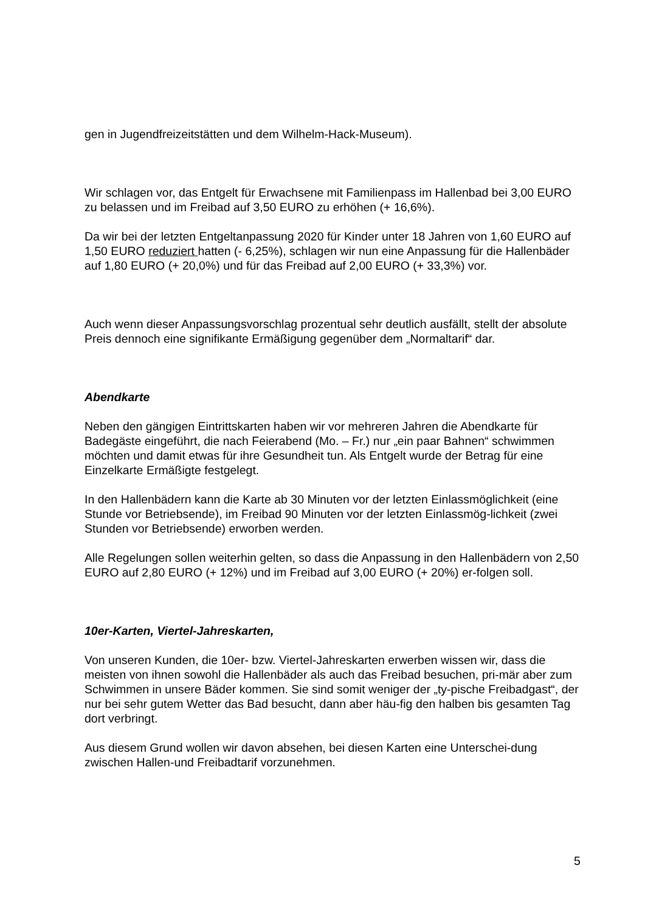gen in Jugendfreizeitstätten und dem Wilhelm-Hack-Museum).
Wir schlagen vor, das Entgelt für Erwachsene mit Familienpass im Hallenbad bei 3,00 EURO zu belassen und im Freibad auf 3,50 EURO zu erhöhen (+ 16,6%).
Da wir bei der letzten Entgeltanpassung 2020 für Kinder unter 18 Jahren von 1,60 EURO auf 1,50 EURO reduziert hatten (- 6,25%), schlagen wir nun eine Anpassung für die Hallenbäder auf 1,80 EURO (+ 20,0%) und für das Freibad auf 2,00 EURO (+ 33,3%) vor.
Auch wenn dieser Anpassungsvorschlag prozentual sehr deutlich ausfällt, stellt der absolute Preis dennoch eine signifikante Ermäßigung gegenüber dem „Normaltarif“ dar.
Abendkarte
Neben den gängigen Eintrittskarten haben wir vor mehreren Jahren die Abendkarte für Badegäste eingeführt, die nach Feierabend (Mo. – Fr.) nur „ein paar Bahnen“ schwimmen möchten und damit etwas für ihre Gesundheit tun. Als Entgelt wurde der Betrag für eine Einzelkarte Ermäßigte festgelegt.
In den Hallenbädern kann die Karte ab 30 Minuten vor der letzten Einlassmöglichkeit (eine Stunde vor Betriebsende), im Freibad 90 Minuten vor der letzten Einlassmög-lichkeit (zwei Stunden vor Betriebsende) erworben werden.
Alle Regelungen sollen weiterhin gelten, so dass die Anpassung in den Hallenbädern von 2,50 EURO auf 2,80 EURO (+ 12%) und im Freibad auf 3,00 EURO (+ 20%) er-folgen soll.
10er-Karten, Viertel-Jahreskarten,
Von unseren Kunden, die 10er- bzw. Viertel-Jahreskarten erwerben wissen wir, dass die meisten von ihnen sowohl die Hallenbäder als auch das Freibad besuchen, pri-mär aber zum Schwimmen in unsere Bäder kommen. Sie sind somit weniger der „ty-pische Freibadgast“, der nur bei sehr gutem Wetter das Bad besucht, dann aber häu-fig den halben bis gesamten Tag dort verbringt.
Aus diesem Grund wollen wir davon absehen, bei diesen Karten eine Unterschei-dung zwischen Hallen-und Freibadtarif vorzunehmen.
5